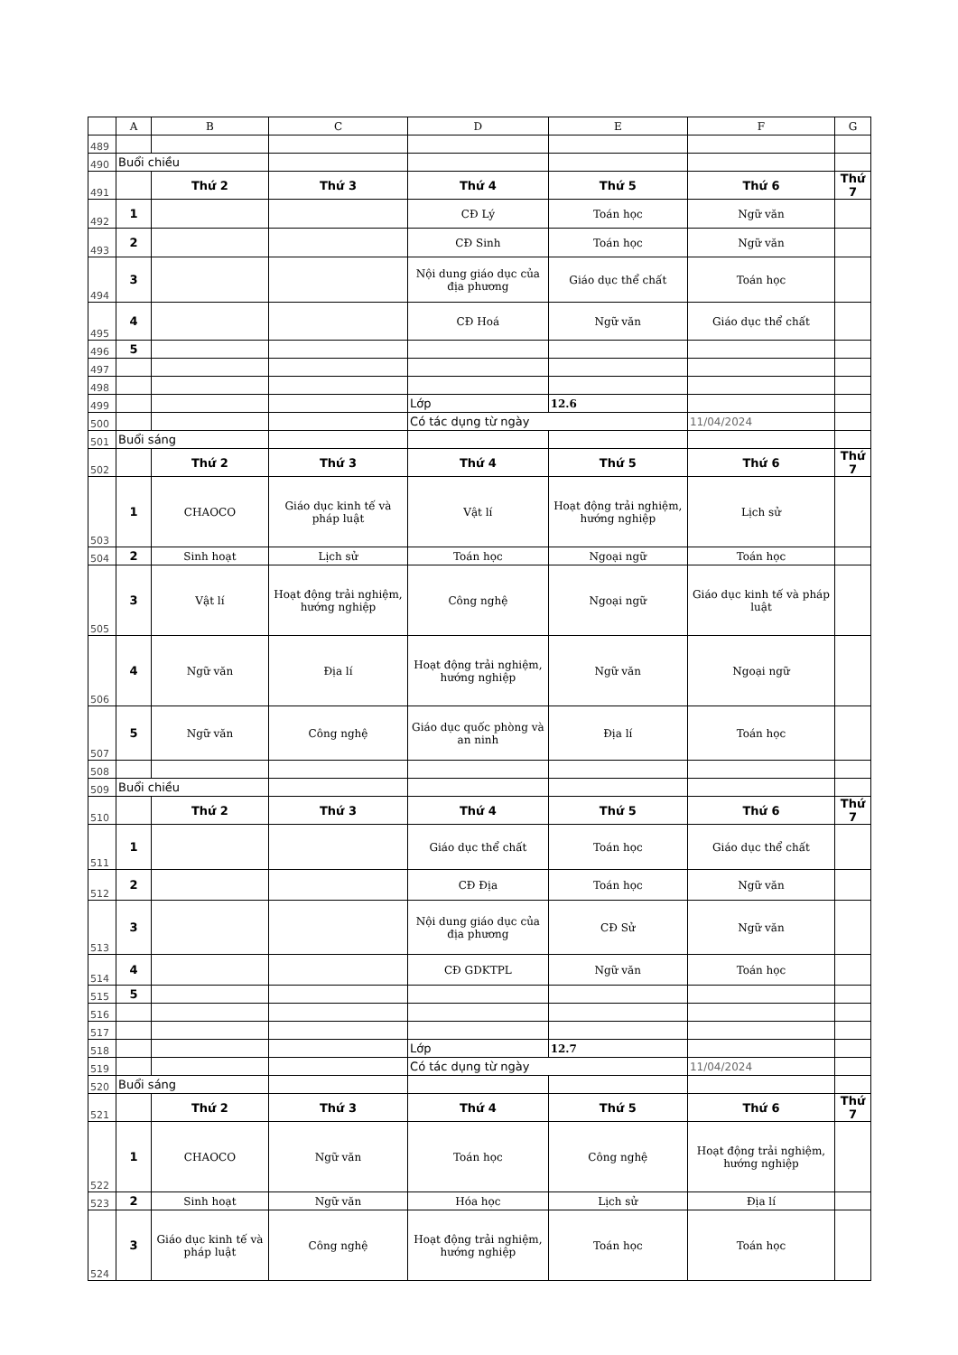| | A | B | C | D | E | F | G |
| 489 | | | | | | | |
| 490 | Buổi chiều | | | | | | |
| 491 | | Thứ 2 | Thứ 3 | Thứ 4 | Thứ 5 | Thứ 6 | Thứ 7 |
| 492 | 1 | | | CĐ Lý | Toán học | Ngữ văn | |
| 493 | 2 | | | CĐ Sinh | Toán học | Ngữ văn | |
| 494 | 3 | | | Nội dung giáo dục của địa phương | Giáo dục thể chất | Toán học | |
| 495 | 4 | | | CĐ Hoá | Ngữ văn | Giáo dục thể chất | |
| 496 | 5 | | | | | | |
| 497 | | | | | | | |
| 498 | | | | | | | |
| 499 | | | | Lớp | 12.6 | | |
| 500 | | | | Có tác dụng từ ngày | | 11/04/2024 | |
| 501 | Buổi sáng | | | | | | |
| 502 | | Thứ 2 | Thứ 3 | Thứ 4 | Thứ 5 | Thứ 6 | Thứ 7 |
| 503 | 1 | CHAOCO | Giáo dục kinh tế và pháp luật | Vật lí | Hoạt động trải nghiệm, hướng nghiệp | Lịch sử | |
| 504 | 2 | Sinh hoạt | Lịch sử | Toán học | Ngoại ngữ | Toán học | |
| 505 | 3 | Vật lí | Hoạt động trải nghiệm, hướng nghiệp | Công nghệ | Ngoại ngữ | Giáo dục kinh tế và pháp luật | |
| 506 | 4 | Ngữ văn | Địa lí | Hoạt động trải nghiệm, hướng nghiệp | Ngữ văn | Ngoại ngữ | |
| 507 | 5 | Ngữ văn | Công nghệ | Giáo dục quốc phòng và an ninh | Địa lí | Toán học | |
| 508 | | | | | | | |
| 509 | Buổi chiều | | | | | | |
| 510 | | Thứ 2 | Thứ 3 | Thứ 4 | Thứ 5 | Thứ 6 | Thứ 7 |
| 511 | 1 | | | Giáo dục thể chất | Toán học | Giáo dục thể chất | |
| 512 | 2 | | | CĐ Địa | Toán học | Ngữ văn | |
| 513 | 3 | | | Nội dung giáo dục của địa phương | CĐ Sử | Ngữ văn | |
| 514 | 4 | | | CĐ GDKTPL | Ngữ văn | Toán học | |
| 515 | 5 | | | | | | |
| 516 | | | | | | | |
| 517 | | | | | | | |
| 518 | | | | Lớp | 12.7 | | |
| 519 | | | | Có tác dụng từ ngày | | 11/04/2024 | |
| 520 | Buổi sáng | | | | | | |
| 521 | | Thứ 2 | Thứ 3 | Thứ 4 | Thứ 5 | Thứ 6 | Thứ 7 |
| 522 | 1 | CHAOCO | Ngữ văn | Toán học | Công nghệ | Hoạt động trải nghiệm, hướng nghiệp | |
| 523 | 2 | Sinh hoạt | Ngữ văn | Hóa học | Lịch sử | Địa lí | |
| 524 | 3 | Giáo dục kinh tế và pháp luật | Công nghệ | Hoạt động trải nghiệm, hướng nghiệp | Toán học | Toán học | |